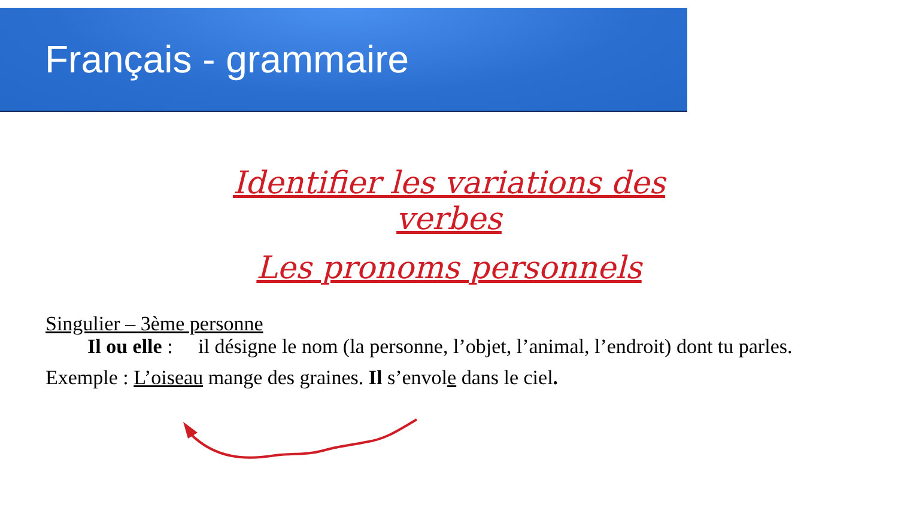Français - grammaire
Identifier les variations des verbes
Les pronoms personnels
Singulier – 3ème personne
Il ou elle : il désigne le nom (la personne, l’objet, l’animal, l’endroit) dont tu parles.
Exemple : L’oiseau mange des graines. Il s’envole dans le ciel.